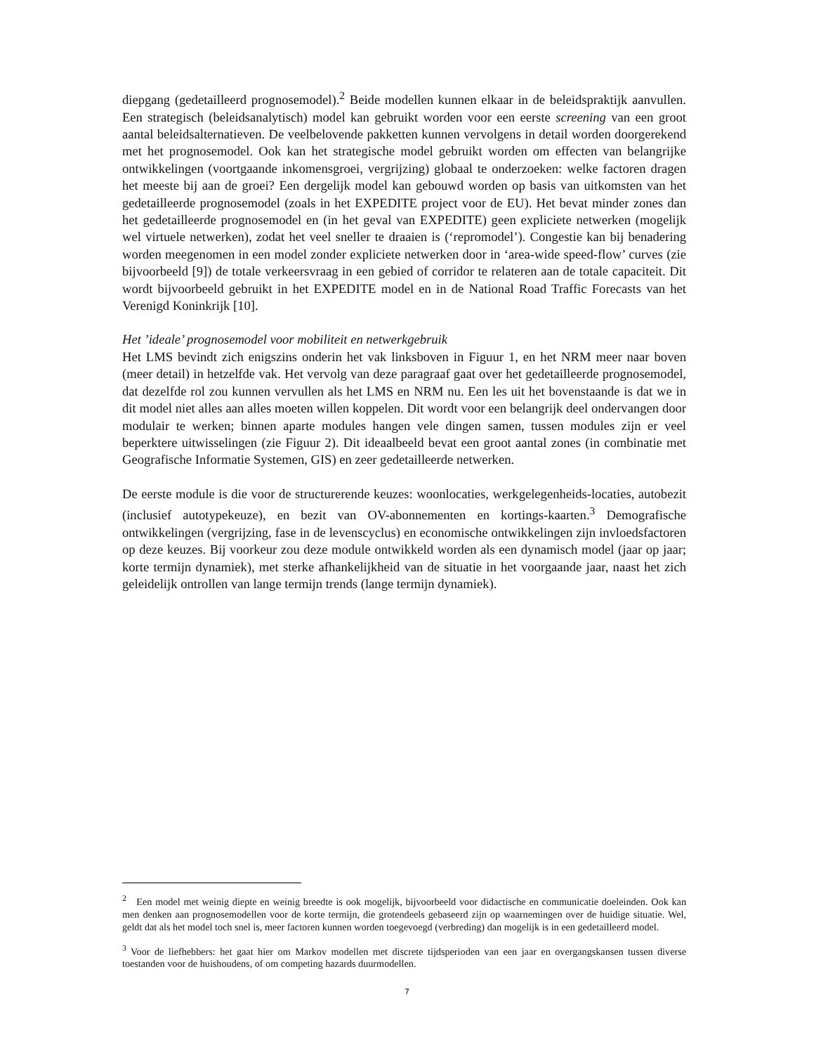diepgang (gedetailleerd prognosemodel).<sup>2</sup> Beide modellen kunnen elkaar in de beleidspraktijk aanvullen. Een strategisch (beleidsanalytisch) model kan gebruikt worden voor een eerste screening van een groot aantal beleidsalternatieven. De veelbelovende pakketten kunnen vervolgens in detail worden doorgerekend met het prognosemodel. Ook kan het strategische model gebruikt worden om effecten van belangrijke ontwikkelingen (voortgaande inkomensgroei, vergrijzing) globaal te onderzoeken: welke factoren dragen het meeste bij aan de groei? Een dergelijk model kan gebouwd worden op basis van uitkomsten van het gedetailleerde prognosemodel (zoals in het EXPEDITE project voor de EU). Het bevat minder zones dan het gedetailleerde prognosemodel en (in het geval van EXPEDITE) geen expliciete netwerken (mogelijk wel virtuele netwerken), zodat het veel sneller te draaien is (‘repromodel’). Congestie kan bij benadering worden meegenomen in een model zonder expliciete netwerken door in ‘area-wide speed-flow’ curves (zie bijvoorbeeld [9]) de totale verkeersvraag in een gebied of corridor te relateren aan de totale capaciteit. Dit wordt bijvoorbeeld gebruikt in het EXPEDITE model en in de National Road Traffic Forecasts van het Verenigd Koninkrijk [10].
Het ’ideale’ prognosemodel voor mobiliteit en netwerkgebruik
Het LMS bevindt zich enigszins onderin het vak linksboven in Figuur 1, en het NRM meer naar boven (meer detail) in hetzelfde vak. Het vervolg van deze paragraaf gaat over het gedetailleerde prognosemodel, dat dezelfde rol zou kunnen vervullen als het LMS en NRM nu. Een les uit het bovenstaande is dat we in dit model niet alles aan alles moeten willen koppelen. Dit wordt voor een belangrijk deel ondervangen door modulair te werken; binnen aparte modules hangen vele dingen samen, tussen modules zijn er veel beperktere uitwisselingen (zie Figuur 2). Dit ideaalbeeld bevat een groot aantal zones (in combinatie met Geografische Informatie Systemen, GIS) en zeer gedetailleerde netwerken.
De eerste module is die voor de structurerende keuzes: woonlocaties, werkgelegenheids-locaties, autobezit (inclusief autotypekeuze), en bezit van OV-abonnementen en kortings-kaarten.<sup>3</sup> Demografische ontwikkelingen (vergrijzing, fase in de levenscyclus) en economische ontwikkelingen zijn invloedsfactoren op deze keuzes. Bij voorkeur zou deze module ontwikkeld worden als een dynamisch model (jaar op jaar; korte termijn dynamiek), met sterke afhankelijkheid van de situatie in het voorgaande jaar, naast het zich geleidelijk ontrollen van lange termijn trends (lange termijn dynamiek).
<sup>2</sup> Een model met weinig diepte en weinig breedte is ook mogelijk, bijvoorbeeld voor didactische en communicatie doeleinden. Ook kan men denken aan prognosemodellen voor de korte termijn, die grotendeels gebaseerd zijn op waarnemingen over de huidige situatie. Wel, geldt dat als het model toch snel is, meer factoren kunnen worden toegevoegd (verbreding) dan mogelijk is in een gedetailleerd model.
<sup>3</sup> Voor de liefhebbers: het gaat hier om Markov modellen met discrete tijdsperioden van een jaar en overgangskansen tussen diverse toestanden voor de huishoudens, of om competing hazards duurmodellen.
7